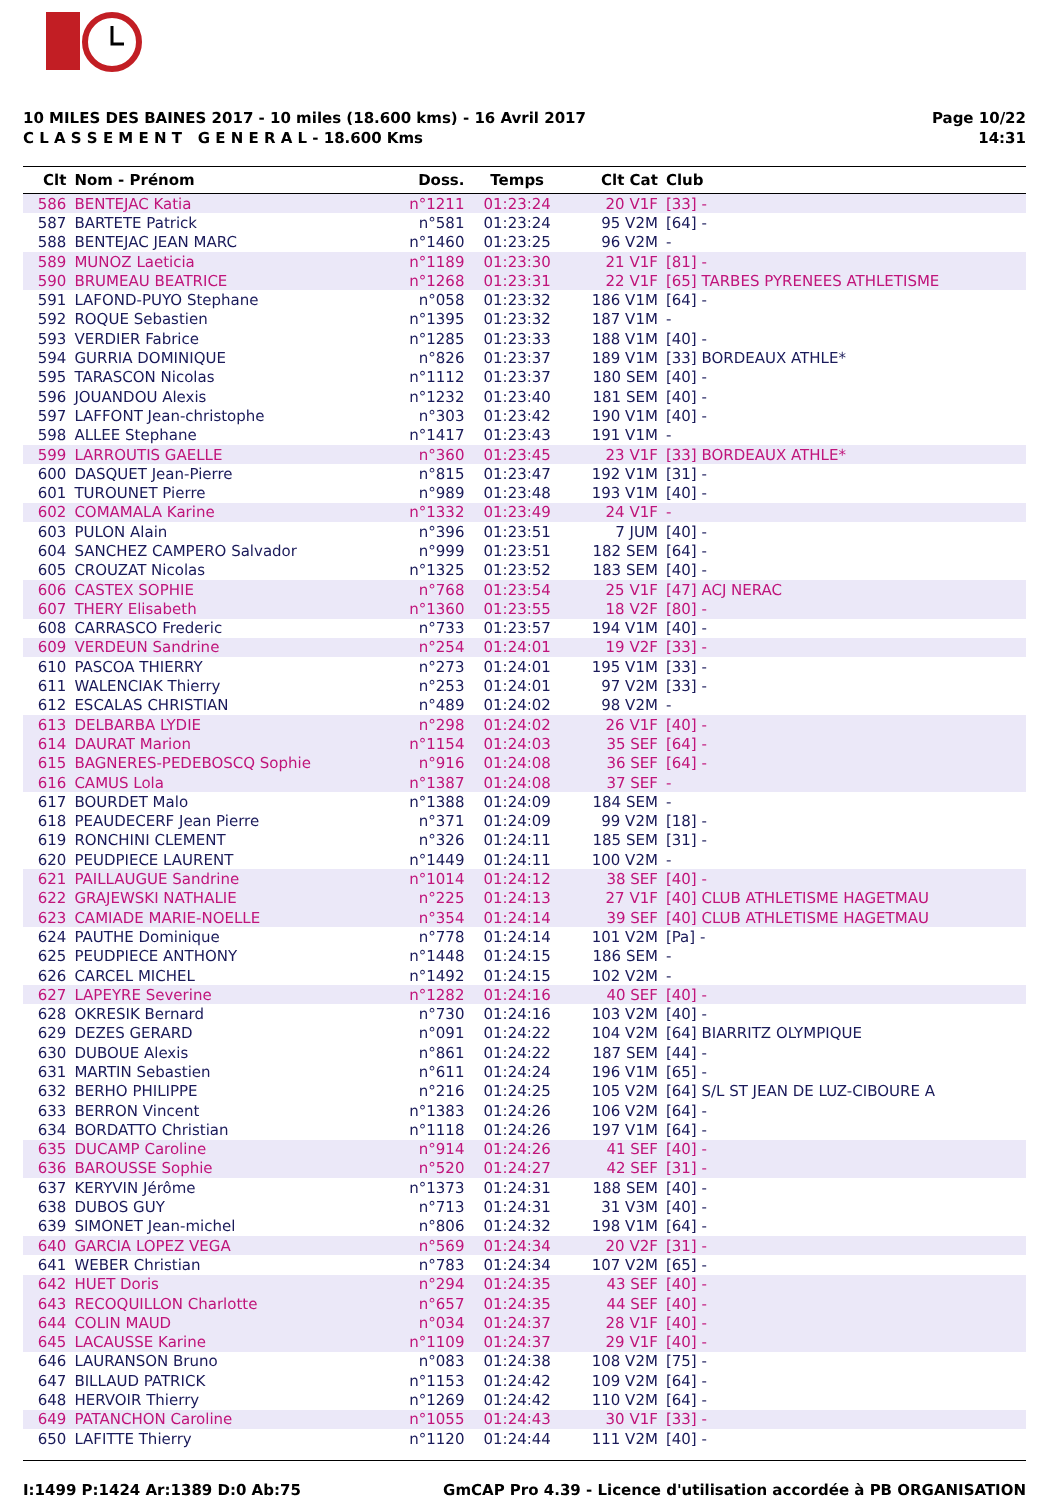10 MILES DES BAINES 2017 - 10 miles (18.600 kms) - 16 Avril 2017
C L A S S E M E N T G E N E R A L - 18.600 Kms
Page 10/22
14:31
| Clt | Nom - Prénom | Doss. | Temps | Clt Cat | Club |
| --- | --- | --- | --- | --- | --- |
| 586 | BENTEJAC Katia | n°1211 | 01:23:24 | 20 V1F | [33] - |
| 587 | BARTETE Patrick | n°581 | 01:23:24 | 95 V2M | [64] - |
| 588 | BENTEJAC JEAN MARC | n°1460 | 01:23:25 | 96 V2M | - |
| 589 | MUNOZ Laeticia | n°1189 | 01:23:30 | 21 V1F | [81] - |
| 590 | BRUMEAU BEATRICE | n°1268 | 01:23:31 | 22 V1F | [65] TARBES PYRENEES ATHLETISME |
| 591 | LAFOND-PUYO Stephane | n°058 | 01:23:32 | 186 V1M | [64] - |
| 592 | ROQUE Sebastien | n°1395 | 01:23:32 | 187 V1M | - |
| 593 | VERDIER Fabrice | n°1285 | 01:23:33 | 188 V1M | [40] - |
| 594 | GURRIA DOMINIQUE | n°826 | 01:23:37 | 189 V1M | [33] BORDEAUX ATHLE* |
| 595 | TARASCON Nicolas | n°1112 | 01:23:37 | 180 SEM | [40] - |
| 596 | JOUANDOU Alexis | n°1232 | 01:23:40 | 181 SEM | [40] - |
| 597 | LAFFONT Jean-christophe | n°303 | 01:23:42 | 190 V1M | [40] - |
| 598 | ALLEE Stephane | n°1417 | 01:23:43 | 191 V1M | - |
| 599 | LARROUTIS GAELLE | n°360 | 01:23:45 | 23 V1F | [33] BORDEAUX ATHLE* |
| 600 | DASQUET Jean-Pierre | n°815 | 01:23:47 | 192 V1M | [31] - |
| 601 | TUROUNET Pierre | n°989 | 01:23:48 | 193 V1M | [40] - |
| 602 | COMAMALA Karine | n°1332 | 01:23:49 | 24 V1F | - |
| 603 | PULON Alain | n°396 | 01:23:51 | 7 JUM | [40] - |
| 604 | SANCHEZ CAMPERO Salvador | n°999 | 01:23:51 | 182 SEM | [64] - |
| 605 | CROUZAT Nicolas | n°1325 | 01:23:52 | 183 SEM | [40] - |
| 606 | CASTEX SOPHIE | n°768 | 01:23:54 | 25 V1F | [47] ACJ NERAC |
| 607 | THERY Elisabeth | n°1360 | 01:23:55 | 18 V2F | [80] - |
| 608 | CARRASCO Frederic | n°733 | 01:23:57 | 194 V1M | [40] - |
| 609 | VERDEUN Sandrine | n°254 | 01:24:01 | 19 V2F | [33] - |
| 610 | PASCOA THIERRY | n°273 | 01:24:01 | 195 V1M | [33] - |
| 611 | WALENCIAK Thierry | n°253 | 01:24:01 | 97 V2M | [33] - |
| 612 | ESCALAS CHRISTIAN | n°489 | 01:24:02 | 98 V2M | - |
| 613 | DELBARBA LYDIE | n°298 | 01:24:02 | 26 V1F | [40] - |
| 614 | DAURAT Marion | n°1154 | 01:24:03 | 35 SEF | [64] - |
| 615 | BAGNERES-PEDEBOSCQ Sophie | n°916 | 01:24:08 | 36 SEF | [64] - |
| 616 | CAMUS Lola | n°1387 | 01:24:08 | 37 SEF | - |
| 617 | BOURDET Malo | n°1388 | 01:24:09 | 184 SEM | - |
| 618 | PEAUDECERF Jean Pierre | n°371 | 01:24:09 | 99 V2M | [18] - |
| 619 | RONCHINI CLEMENT | n°326 | 01:24:11 | 185 SEM | [31] - |
| 620 | PEUDPIECE LAURENT | n°1449 | 01:24:11 | 100 V2M | - |
| 621 | PAILLAUGUE Sandrine | n°1014 | 01:24:12 | 38 SEF | [40] - |
| 622 | GRAJEWSKI NATHALIE | n°225 | 01:24:13 | 27 V1F | [40] CLUB ATHLETISME HAGETMAU |
| 623 | CAMIADE MARIE-NOELLE | n°354 | 01:24:14 | 39 SEF | [40] CLUB ATHLETISME HAGETMAU |
| 624 | PAUTHE Dominique | n°778 | 01:24:14 | 101 V2M | [Pa] - |
| 625 | PEUDPIECE ANTHONY | n°1448 | 01:24:15 | 186 SEM | - |
| 626 | CARCEL MICHEL | n°1492 | 01:24:15 | 102 V2M | - |
| 627 | LAPEYRE Severine | n°1282 | 01:24:16 | 40 SEF | [40] - |
| 628 | OKRESIK Bernard | n°730 | 01:24:16 | 103 V2M | [40] - |
| 629 | DEZES GERARD | n°091 | 01:24:22 | 104 V2M | [64] BIARRITZ OLYMPIQUE |
| 630 | DUBOUE Alexis | n°861 | 01:24:22 | 187 SEM | [44] - |
| 631 | MARTIN Sebastien | n°611 | 01:24:24 | 196 V1M | [65] - |
| 632 | BERHO PHILIPPE | n°216 | 01:24:25 | 105 V2M | [64] S/L ST JEAN DE LUZ-CIBOURE A |
| 633 | BERRON Vincent | n°1383 | 01:24:26 | 106 V2M | [64] - |
| 634 | BORDATTO Christian | n°1118 | 01:24:26 | 197 V1M | [64] - |
| 635 | DUCAMP Caroline | n°914 | 01:24:26 | 41 SEF | [40] - |
| 636 | BAROUSSE Sophie | n°520 | 01:24:27 | 42 SEF | [31] - |
| 637 | KERYVIN Jérôme | n°1373 | 01:24:31 | 188 SEM | [40] - |
| 638 | DUBOS GUY | n°713 | 01:24:31 | 31 V3M | [40] - |
| 639 | SIMONET Jean-michel | n°806 | 01:24:32 | 198 V1M | [64] - |
| 640 | GARCIA LOPEZ VEGA | n°569 | 01:24:34 | 20 V2F | [31] - |
| 641 | WEBER Christian | n°783 | 01:24:34 | 107 V2M | [65] - |
| 642 | HUET Doris | n°294 | 01:24:35 | 43 SEF | [40] - |
| 643 | RECOQUILLON Charlotte | n°657 | 01:24:35 | 44 SEF | [40] - |
| 644 | COLIN MAUD | n°034 | 01:24:37 | 28 V1F | [40] - |
| 645 | LACAUSSE Karine | n°1109 | 01:24:37 | 29 V1F | [40] - |
| 646 | LAURANSON Bruno | n°083 | 01:24:38 | 108 V2M | [75] - |
| 647 | BILLAUD PATRICK | n°1153 | 01:24:42 | 109 V2M | [64] - |
| 648 | HERVOIR Thierry | n°1269 | 01:24:42 | 110 V2M | [64] - |
| 649 | PATANCHON Caroline | n°1055 | 01:24:43 | 30 V1F | [33] - |
| 650 | LAFITTE Thierry | n°1120 | 01:24:44 | 111 V2M | [40] - |
I:1499 P:1424 Ar:1389 D:0 Ab:75 GmCAP Pro 4.39 - Licence d'utilisation accordée à PB ORGANISATION